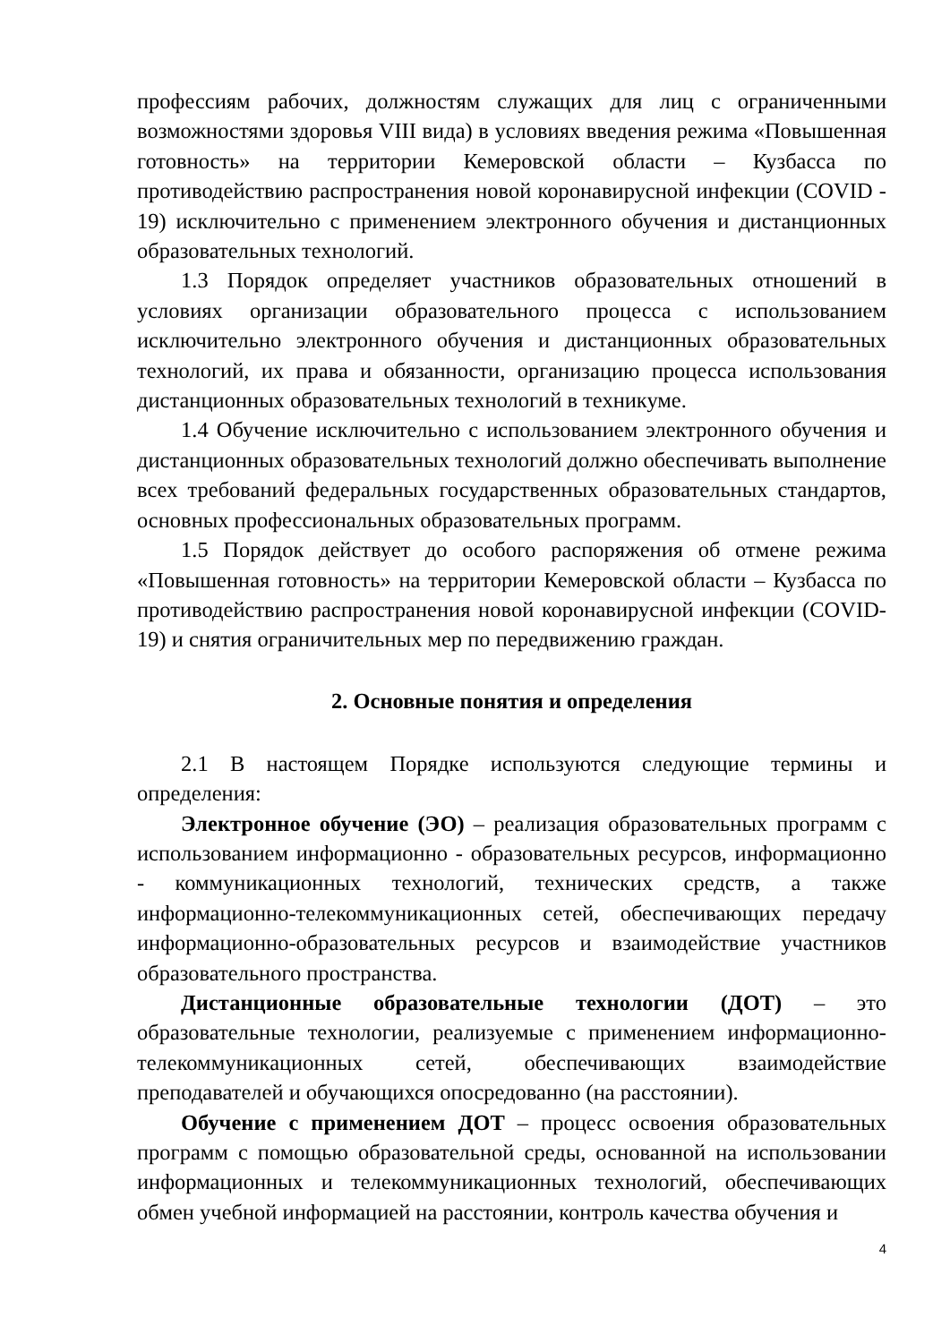профессиям рабочих, должностям служащих для лиц с ограниченными возможностями здоровья VIII вида) в условиях введения режима «Повышенная готовность» на территории Кемеровской области – Кузбасса по противодействию распространения новой коронавирусной инфекции (COVID - 19) исключительно с применением электронного обучения и дистанционных образовательных технологий.
1.3 Порядок определяет участников образовательных отношений в условиях организации образовательного процесса с использованием исключительно электронного обучения и дистанционных образовательных технологий, их права и обязанности, организацию процесса использования дистанционных образовательных технологий в техникуме.
1.4 Обучение исключительно с использованием электронного обучения и дистанционных образовательных технологий должно обеспечивать выполнение всех требований федеральных государственных образовательных стандартов, основных профессиональных образовательных программ.
1.5 Порядок действует до особого распоряжения об отмене режима «Повышенная готовность» на территории Кемеровской области – Кузбасса по противодействию распространения новой коронавирусной инфекции (COVID- 19) и снятия ограничительных мер по передвижению граждан.
2. Основные понятия и определения
2.1 В настоящем Порядке используются следующие термины и определения:
Электронное обучение (ЭО) – реализация образовательных программ с использованием информационно - образовательных ресурсов, информационно - коммуникационных технологий, технических средств, а также информационно-телекоммуникационных сетей, обеспечивающих передачу информационно-образовательных ресурсов и взаимодействие участников образовательного пространства.
Дистанционные образовательные технологии (ДОТ) – это образовательные технологии, реализуемые с применением информационно-телекоммуникационных сетей, обеспечивающих взаимодействие преподавателей и обучающихся опосредованно (на расстоянии).
Обучение с применением ДОТ – процесс освоения образовательных программ с помощью образовательной среды, основанной на использовании информационных и телекоммуникационных технологий, обеспечивающих обмен учебной информацией на расстоянии, контроль качества обучения и
4